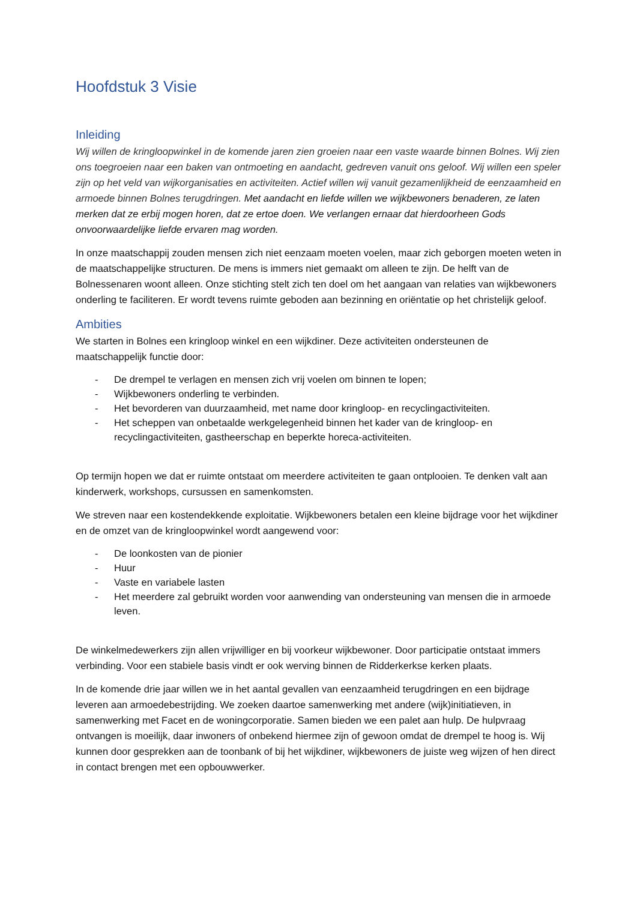Hoofdstuk 3 Visie
Inleiding
Wij willen de kringloopwinkel in de komende jaren zien groeien naar een vaste waarde binnen Bolnes. Wij zien ons toegroeien naar een baken van ontmoeting en aandacht, gedreven vanuit ons geloof. Wij willen een speler zijn op het veld van wijkorganisaties en activiteiten. Actief willen wij vanuit gezamenlijkheid de eenzaamheid en armoede binnen Bolnes terugdringen. Met aandacht en liefde willen we wijkbewoners benaderen, ze laten merken dat ze erbij mogen horen, dat ze ertoe doen. We verlangen ernaar dat hierdoorheen Gods onvoorwaardelijke liefde ervaren mag worden.
In onze maatschappij zouden mensen zich niet eenzaam moeten voelen, maar zich geborgen moeten weten in de maatschappelijke structuren. De mens is immers niet gemaakt om alleen te zijn. De helft van de Bolnessenaren woont alleen. Onze stichting stelt zich ten doel om het aangaan van relaties van wijkbewoners onderling te faciliteren. Er wordt tevens ruimte geboden aan bezinning en oriëntatie op het christelijk geloof.
Ambities
We starten in Bolnes een kringloop winkel en een wijkdiner. Deze activiteiten ondersteunen de maatschappelijk functie door:
- De drempel te verlagen en mensen zich vrij voelen om binnen te lopen;
- Wijkbewoners onderling te verbinden.
- Het bevorderen van duurzaamheid, met name door kringloop- en recyclingactiviteiten.
- Het scheppen van onbetaalde werkgelegenheid binnen het kader van de kringloop- en recyclingactiviteiten, gastheerschap en beperkte horeca-activiteiten.
Op termijn hopen we dat er ruimte ontstaat om meerdere activiteiten te gaan ontplooien. Te denken valt aan kinderwerk, workshops, cursussen en samenkomsten.
We streven naar een kostendekkende exploitatie. Wijkbewoners betalen een kleine bijdrage voor het wijkdiner en de omzet van de kringloopwinkel wordt aangewend voor:
- De loonkosten van de pionier
- Huur
- Vaste en variabele lasten
- Het meerdere zal gebruikt worden voor aanwending van ondersteuning van mensen die in armoede leven.
De winkelmedewerkers zijn allen vrijwilliger en bij voorkeur wijkbewoner. Door participatie ontstaat immers verbinding. Voor een stabiele basis vindt er ook werving binnen de Ridderkerkse kerken plaats.
In de komende drie jaar willen we in het aantal gevallen van eenzaamheid terugdringen en een bijdrage leveren aan armoedebestrijding. We zoeken daartoe samenwerking met andere (wijk)initiatieven, in samenwerking met Facet en de woningcorporatie. Samen bieden we een palet aan hulp. De hulpvraag ontvangen is moeilijk, daar inwoners of onbekend hiermee zijn of gewoon omdat de drempel te hoog is. Wij kunnen door gesprekken aan de toonbank of bij het wijkdiner, wijkbewoners de juiste weg wijzen of hen direct in contact brengen met een opbouwwerker.